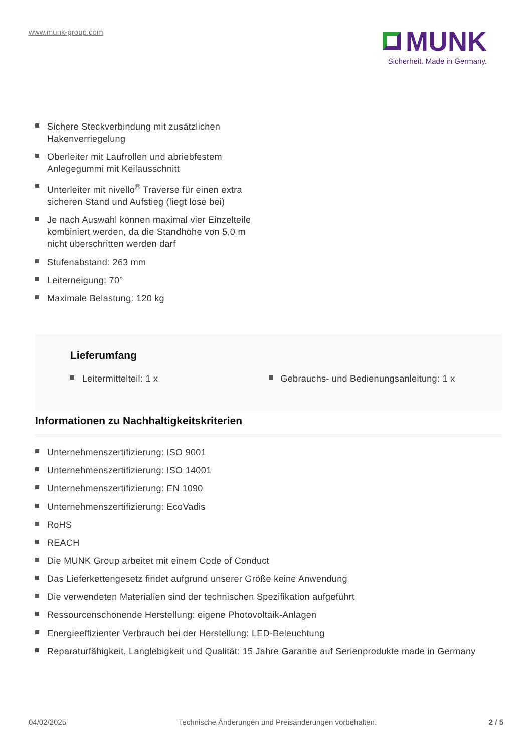www.munk-group.com
MUNK
Sicherheit. Made in Germany.
Sichere Steckverbindung mit zusätzlichen Hakenverriegelung
Oberleiter mit Laufrollen und abriebfestem Anlegegummi mit Keilausschnitt
Unterleiter mit nivello<sup>®</sup> Traverse für einen extra sicheren Stand und Aufstieg (liegt lose bei)
Je nach Auswahl können maximal vier Einzelteile kombiniert werden, da die Standhöhe von 5,0 m nicht überschritten werden darf
Stufenabstand: 263 mm
Leiterneigung: 70°
Maximale Belastung: 120 kg
Lieferumfang
Leitermittelteil: 1 x Gebrauchs- und Bedienungsanleitung: 1 x
Informationen zu Nachhaltigkeitskriterien
Unternehmenszertifizierung: ISO 9001
Unternehmenszertifizierung: ISO 14001
Unternehmenszertifizierung: EN 1090
Unternehmenszertifizierung: EcoVadis
RoHS
REACH
Die MUNK Group arbeitet mit einem Code of Conduct
Das Lieferkettengesetz findet aufgrund unserer Größe keine Anwendung
Die verwendeten Materialien sind der technischen Spezifikation aufgeführt
Ressourcenschonende Herstellung: eigene Photovoltaik-Anlagen
Energieeffizienter Verbrauch bei der Herstellung: LED-Beleuchtung
Reparaturfähigkeit, Langlebigkeit und Qualität: 15 Jahre Garantie auf Serienprodukte made in Germany
04/02/2025 Technische Änderungen und Preisänderungen vorbehalten. 2 / 5